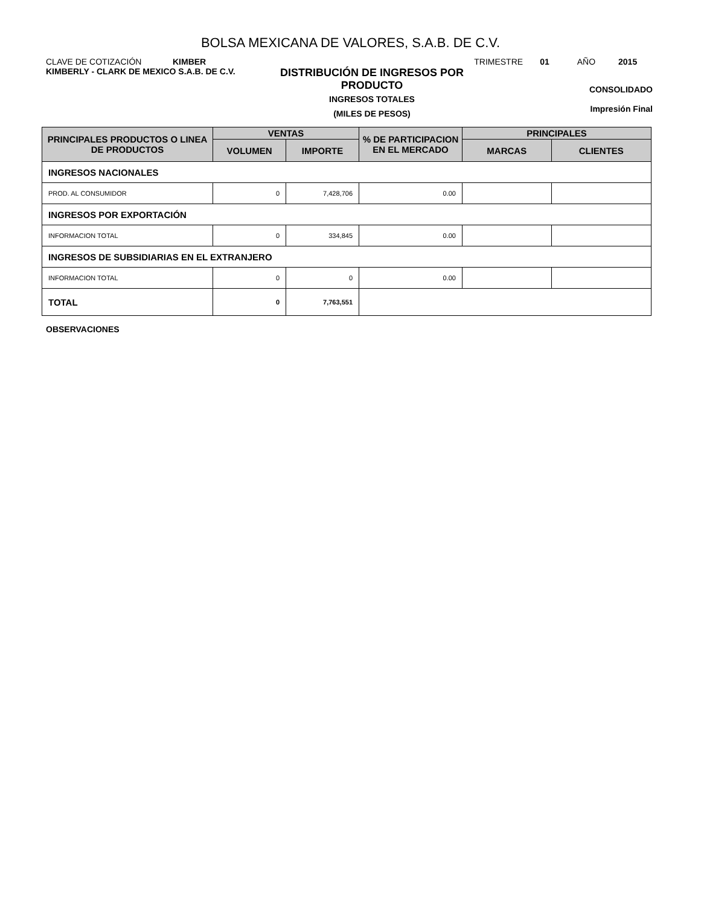BOLSA MEXICANA DE VALORES, S.A.B. DE C.V.
CLAVE DE COTIZACIÓN KIMBER TRIMESTRE 01 AÑO 2015
KIMBERLY - CLARK DE MEXICO S.A.B. DE C.V.
DISTRIBUCIÓN DE INGRESOS POR
PRODUCTO
INGRESOS TOTALES
(MILES DE PESOS)
CONSOLIDADO
Impresión Final
| PRINCIPALES PRODUCTOS O LINEA DE PRODUCTOS | VENTAS | | % DE PARTICIPACION EN EL MERCADO | PRINCIPALES | |
| --- | --- | --- | --- | --- | --- |
| | VOLUMEN | IMPORTE | | MARCAS | CLIENTES |
| INGRESOS NACIONALES | | | | | |
| PROD. AL CONSUMIDOR | 0 | 7,428,706 | 0.00 | | |
| INGRESOS POR EXPORTACIÓN | | | | | |
| INFORMACION TOTAL | 0 | 334,845 | 0.00 | | |
| INGRESOS DE SUBSIDIARIAS EN EL EXTRANJERO | | | | | |
| INFORMACION TOTAL | 0 | 0 | 0.00 | | |
| TOTAL | 0 | 7,763,551 | | | |
OBSERVACIONES